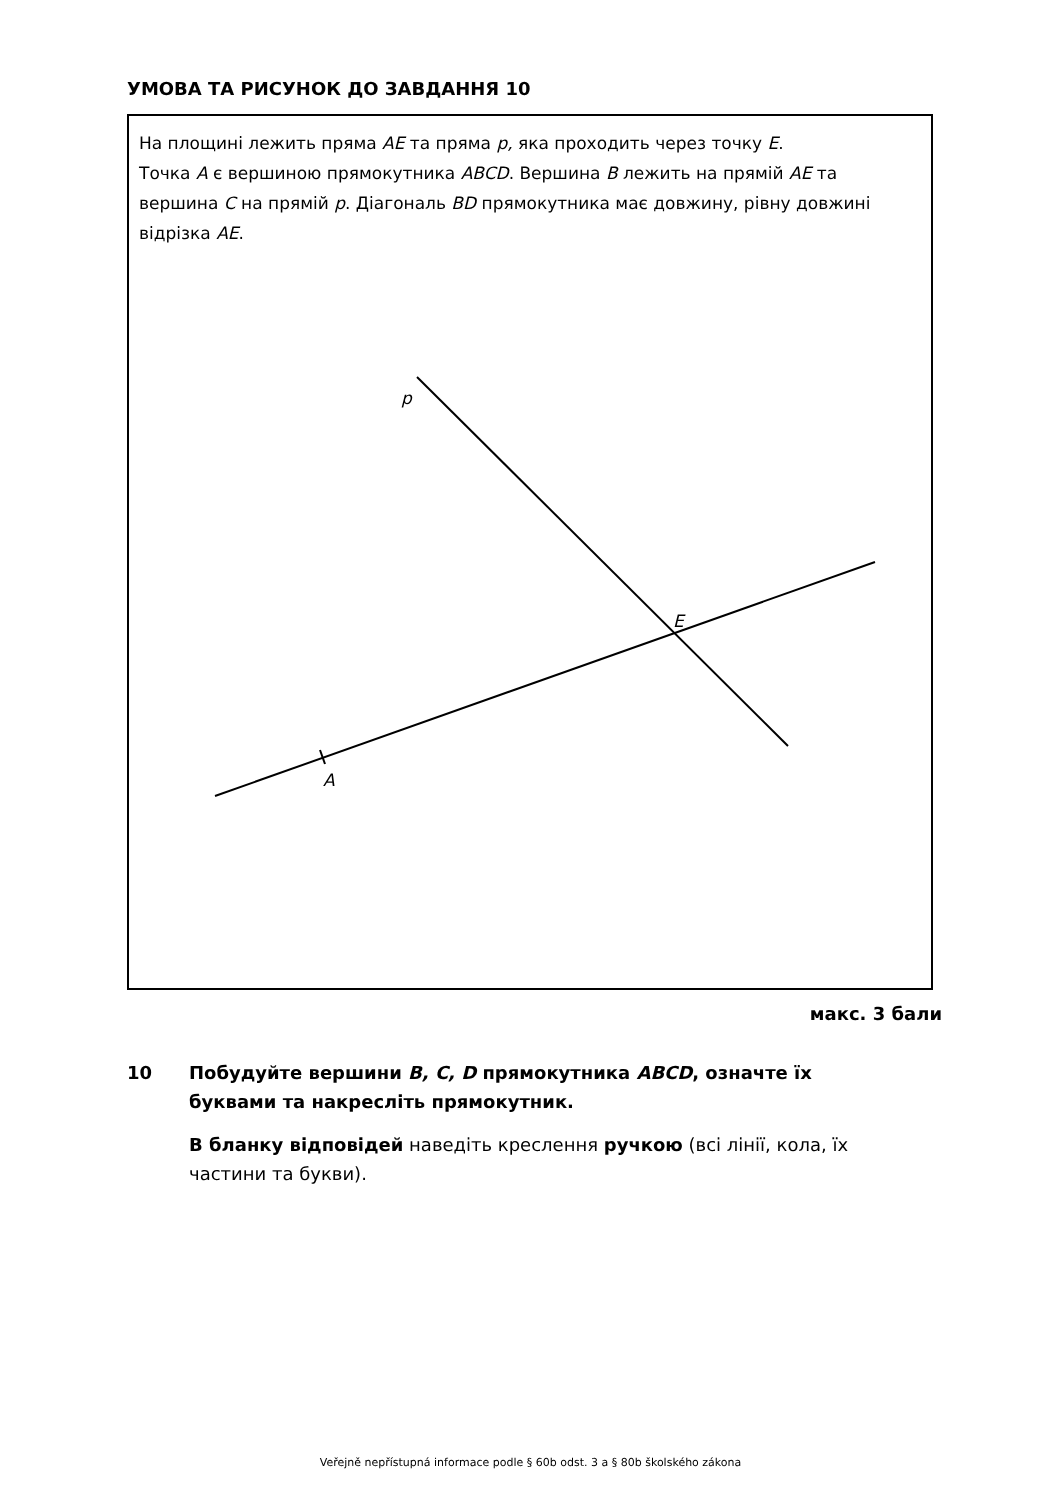УМОВА ТА РИСУНОК ДО ЗАВДАННЯ 10
На площині лежить пряма AE та пряма p, яка проходить через точку E.
Точка A є вершиною прямокутника ABCD. Вершина B лежить на прямій AE та вершина C на прямій p. Діагональ BD прямокутника має довжину, рівну довжині відрізка AE.
p
E
A
макс. 3 бали
10
Побудуйте вершини B, C, D прямокутника ABCD, означте їх буквами та накресліть прямокутник.
В бланку відповідей наведіть креслення ручкою (всі лінії, кола, їх частини та букви).
Veřejně nepřístupná informace podle § 60b odst. 3 a § 80b školského zákona